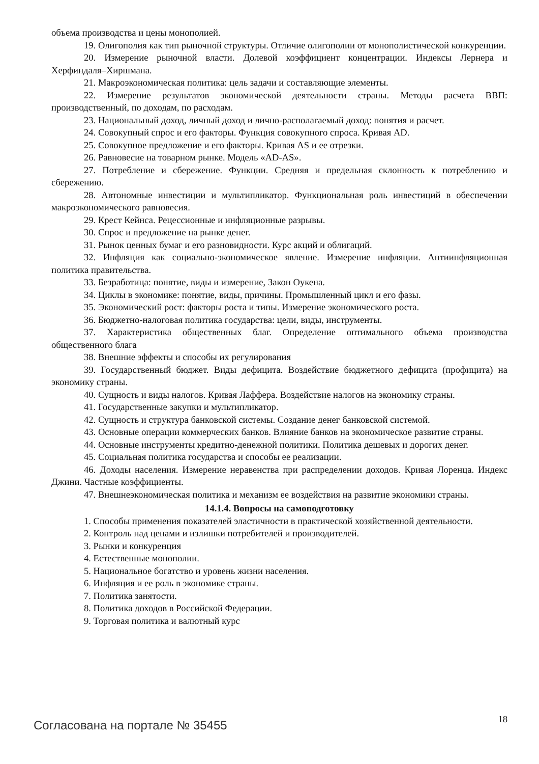объема производства и цены монополией.
19. Олигополия как тип рыночной структуры. Отличие олигополии от монополистической конкуренции.
20. Измерение рыночной власти. Долевой коэффициент концентрации. Индексы Лернера и Херфиндаля–Хиршмана.
21. Макроэкономическая политика: цель задачи и составляющие элементы.
22. Измерение результатов экономической деятельности страны. Методы расчета ВВП: производственный, по доходам, по расходам.
23. Национальный доход, личный доход и лично-располагаемый доход: понятия и расчет.
24. Совокупный спрос и его факторы. Функция совокупного спроса. Кривая AD.
25. Совокупное предложение и его факторы. Кривая AS и ее отрезки.
26. Равновесие на товарном рынке. Модель «AD-AS».
27. Потребление и сбережение. Функции. Средняя и предельная склонность к потреблению и сбережению.
28. Автономные инвестиции и мультипликатор. Функциональная роль инвестиций в обеспечении макроэкономического равновесия.
29. Крест Кейнса. Рецессионные и инфляционные разрывы.
30. Спрос и предложение на рынке денег.
31. Рынок ценных бумаг и его разновидности. Курс акций и облигаций.
32. Инфляция как социально-экономическое явление. Измерение инфляции. Антиинфляционная политика правительства.
33. Безработица: понятие, виды и измерение, Закон Оукена.
34. Циклы в экономике: понятие, виды, причины. Промышленный цикл и его фазы.
35. Экономический рост: факторы роста и типы. Измерение экономического роста.
36. Бюджетно-налоговая политика государства: цели, виды, инструменты.
37. Характеристика общественных благ. Определение оптимального объема производства общественного блага
38. Внешние эффекты и способы их регулирования
39. Государственный бюджет. Виды дефицита. Воздействие бюджетного дефицита (профицита) на экономику страны.
40. Сущность и виды налогов. Кривая Лаффера. Воздействие налогов на экономику страны.
41. Государственные закупки и мультипликатор.
42. Сущность и структура банковской системы. Создание денег банковской системой.
43. Основные операции коммерческих банков. Влияние банков на экономическое развитие страны.
44. Основные инструменты кредитно-денежной политики. Политика дешевых и дорогих денег.
45. Социальная политика государства и способы ее реализации.
46. Доходы населения. Измерение неравенства при распределении доходов. Кривая Лоренца. Индекс Джини. Частные коэффициенты.
47. Внешнеэкономическая политика и механизм ее воздействия на развитие экономики страны.
14.1.4. Вопросы на самоподготовку
1. Способы применения показателей эластичности в практической хозяйственной деятельности.
2. Контроль над ценами и излишки потребителей и производителей.
3. Рынки и конкуренция
4. Естественные монополии.
5. Национальное богатство и уровень жизни населения.
6. Инфляция и ее роль в экономике страны.
7. Политика занятости.
8. Политика доходов в Российской Федерации.
9. Торговая политика и валютный курс
Согласована на портале № 35455 18